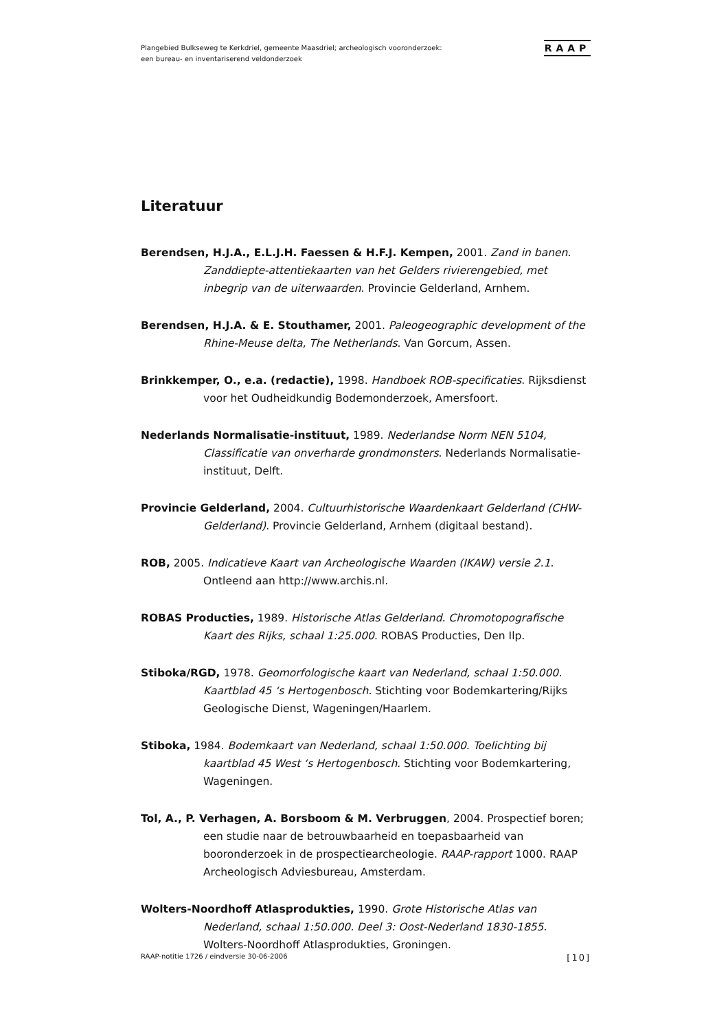Plangebied Bulkseweg te Kerkdriel, gemeente Maasdriel; archeologisch vooronderzoek:
een bureau- en inventariserend veldonderzoek
RAAP
Literatuur
Berendsen, H.J.A., E.L.J.H. Faessen & H.F.J. Kempen, 2001. Zand in banen. Zanddiepte-attentiekaarten van het Gelders rivierengebied, met inbegrip van de uiterwaarden. Provincie Gelderland, Arnhem.
Berendsen, H.J.A. & E. Stouthamer, 2001. Paleogeographic development of the Rhine-Meuse delta, The Netherlands. Van Gorcum, Assen.
Brinkkemper, O., e.a. (redactie), 1998. Handboek ROB-specificaties. Rijksdienst voor het Oudheidkundig Bodemonderzoek, Amersfoort.
Nederlands Normalisatie-instituut, 1989. Nederlandse Norm NEN 5104, Classificatie van onverharde grondmonsters. Nederlands Normalisatie-instituut, Delft.
Provincie Gelderland, 2004. Cultuurhistorische Waardenkaart Gelderland (CHW-Gelderland). Provincie Gelderland, Arnhem (digitaal bestand).
ROB, 2005. Indicatieve Kaart van Archeologische Waarden (IKAW) versie 2.1. Ontleend aan http://www.archis.nl.
ROBAS Producties, 1989. Historische Atlas Gelderland. Chromotopografische Kaart des Rijks, schaal 1:25.000. ROBAS Producties, Den Ilp.
Stiboka/RGD, 1978. Geomorfologische kaart van Nederland, schaal 1:50.000. Kaartblad 45 ‘s Hertogenbosch. Stichting voor Bodemkartering/Rijks Geologische Dienst, Wageningen/Haarlem.
Stiboka, 1984. Bodemkaart van Nederland, schaal 1:50.000. Toelichting bij kaartblad 45 West ‘s Hertogenbosch. Stichting voor Bodemkartering, Wageningen.
Tol, A., P. Verhagen, A. Borsboom & M. Verbruggen, 2004. Prospectief boren; een studie naar de betrouwbaarheid en toepasbaarheid van booronderzoek in de prospectiearcheologie. RAAP-rapport 1000. RAAP Archeologisch Adviesbureau, Amsterdam.
Wolters-Noordhoff Atlasprodukties, 1990. Grote Historische Atlas van Nederland, schaal 1:50.000. Deel 3: Oost-Nederland 1830-1855. Wolters-Noordhoff Atlasprodukties, Groningen.
RAAP-notitie 1726 / eindversie 30-06-2006 [10]